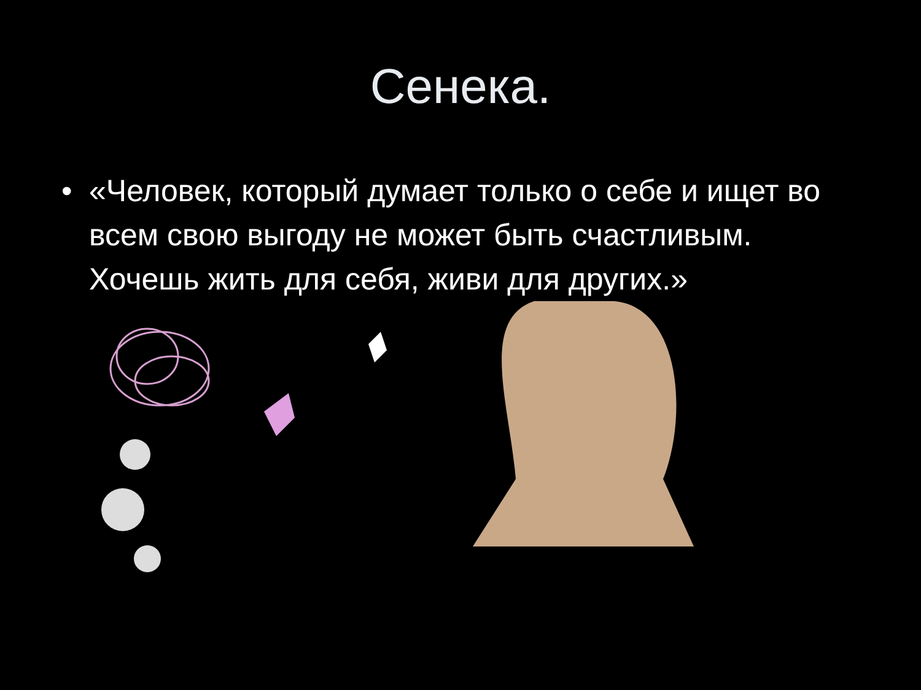Сенека.
• «Человек, который думает только о себе и ищет во всем свою выгоду не может быть счастливым. Хочешь жить для себя, живи для других.»